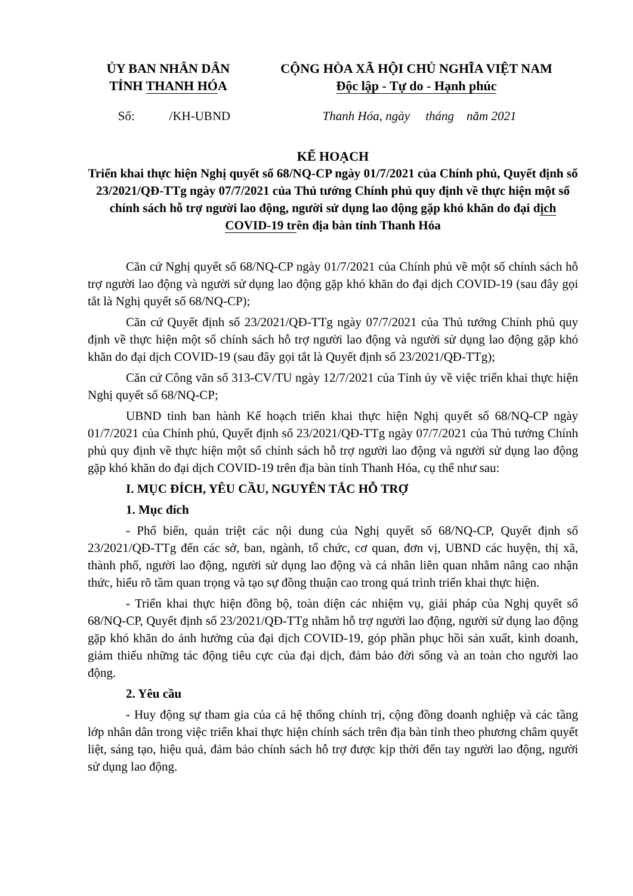ỦY BAN NHÂN DÂN
TỈNH THANH HÓA
CỘNG HÒA XÃ HỘI CHỦ NGHĨA VIỆT NAM
Độc lập - Tự do - Hạnh phúc
Số: /KH-UBND Thanh Hóa, ngày tháng năm 2021
KẾ HOẠCH
Triển khai thực hiện Nghị quyết số 68/NQ-CP ngày 01/7/2021 của Chính phủ, Quyết định số 23/2021/QĐ-TTg ngày 07/7/2021 của Thủ tướng Chính phủ quy định về thực hiện một số chính sách hỗ trợ người lao động, người sử dụng lao động gặp khó khăn do đại dịch COVID-19 trên địa bàn tỉnh Thanh Hóa
Căn cứ Nghị quyết số 68/NQ-CP ngày 01/7/2021 của Chính phủ về một số chính sách hỗ trợ người lao động và người sử dụng lao động gặp khó khăn do đại dịch COVID-19 (sau đây gọi tắt là Nghị quyết số 68/NQ-CP);
Căn cứ Quyết định số 23/2021/QĐ-TTg ngày 07/7/2021 của Thủ tướng Chính phủ quy định về thực hiện một số chính sách hỗ trợ người lao động và người sử dụng lao động gặp khó khăn do đại dịch COVID-19 (sau đây gọi tắt là Quyết định số 23/2021/QĐ-TTg);
Căn cứ Công văn số 313-CV/TU ngày 12/7/2021 của Tỉnh ủy về việc triển khai thực hiện Nghị quyết số 68/NQ-CP;
UBND tỉnh ban hành Kế hoạch triển khai thực hiện Nghị quyết số 68/NQ-CP ngày 01/7/2021 của Chính phủ, Quyết định số 23/2021/QĐ-TTg ngày 07/7/2021 của Thủ tướng Chính phủ quy định về thực hiện một số chính sách hỗ trợ người lao động và người sử dụng lao động gặp khó khăn do đại dịch COVID-19 trên địa bàn tỉnh Thanh Hóa, cụ thể như sau:
I. MỤC ĐÍCH, YÊU CẦU, NGUYÊN TẮC HỖ TRỢ
1. Mục đích
- Phổ biến, quán triệt các nội dung của Nghị quyết số 68/NQ-CP, Quyết định số 23/2021/QĐ-TTg đến các sở, ban, ngành, tổ chức, cơ quan, đơn vị, UBND các huyện, thị xã, thành phố, người lao động, người sử dụng lao động và cá nhân liên quan nhằm nâng cao nhận thức, hiểu rõ tầm quan trọng và tạo sự đồng thuận cao trong quá trình triển khai thực hiện.
- Triển khai thực hiện đồng bộ, toàn diện các nhiệm vụ, giải pháp của Nghị quyết số 68/NQ-CP, Quyết định số 23/2021/QĐ-TTg nhằm hỗ trợ người lao động, người sử dụng lao động gặp khó khăn do ảnh hưởng của đại dịch COVID-19, góp phần phục hồi sản xuất, kinh doanh, giảm thiểu những tác động tiêu cực của đại dịch, đảm bảo đời sống và an toàn cho người lao động.
2. Yêu cầu
- Huy động sự tham gia của cả hệ thống chính trị, cộng đồng doanh nghiệp và các tầng lớp nhân dân trong việc triển khai thực hiện chính sách trên địa bàn tỉnh theo phương châm quyết liệt, sáng tạo, hiệu quả, đảm bảo chính sách hỗ trợ được kịp thời đến tay người lao động, người sử dụng lao động.